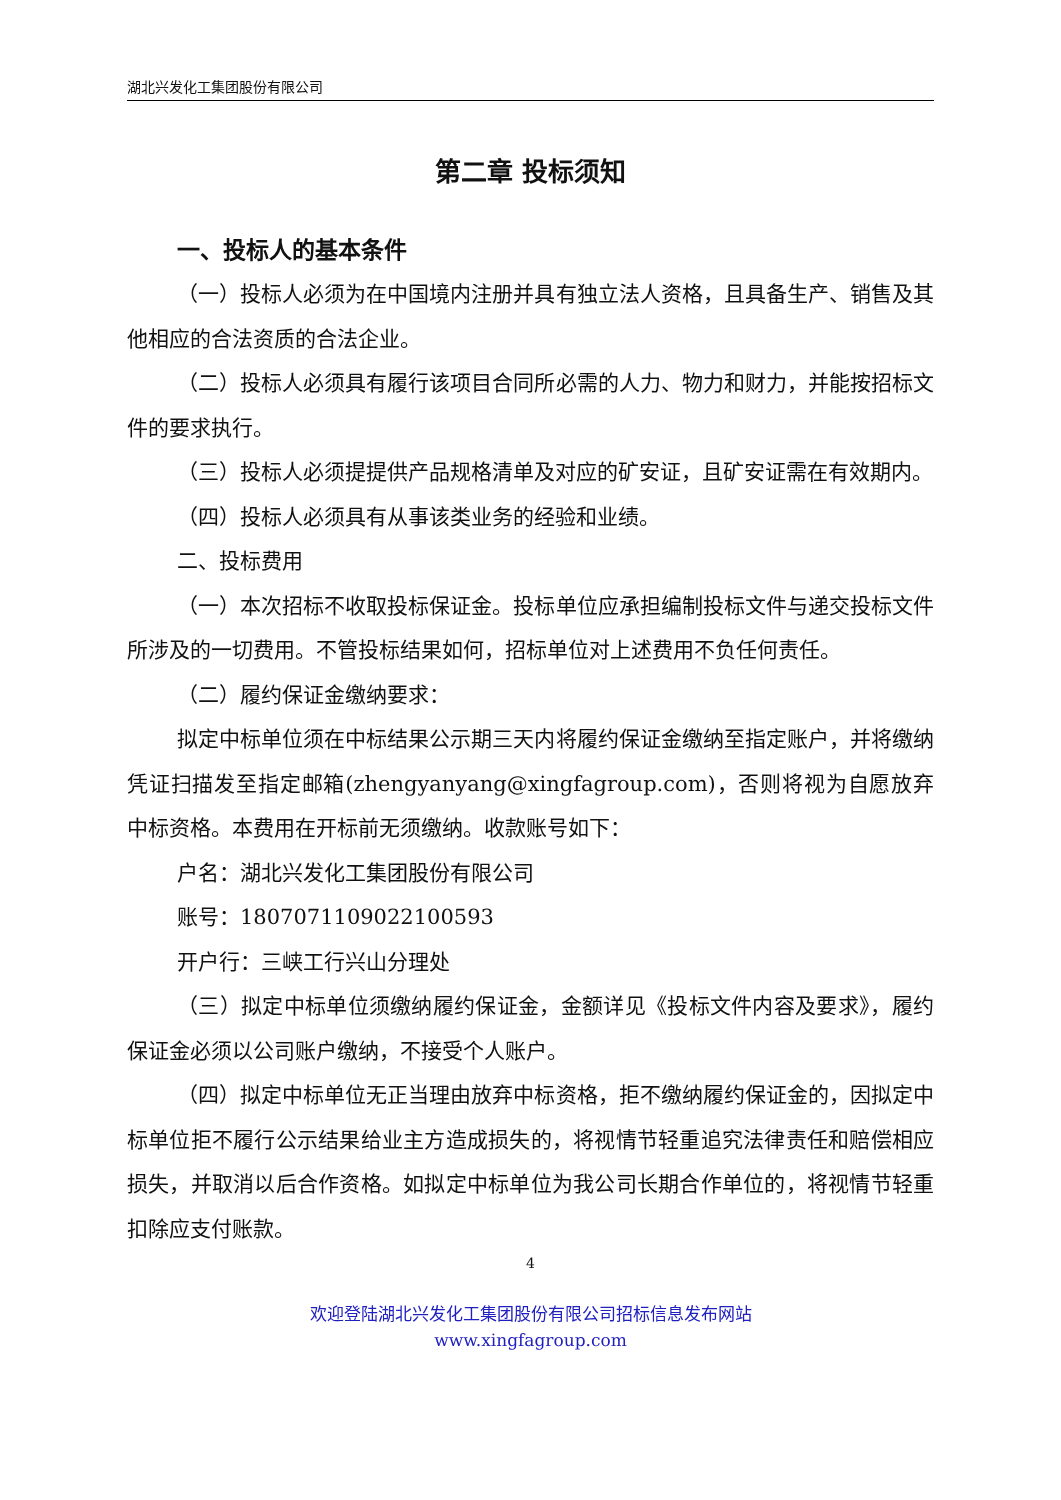湖北兴发化工集团股份有限公司
第二章 投标须知
一、投标人的基本条件
（一）投标人必须为在中国境内注册并具有独立法人资格，且具备生产、销售及其他相应的合法资质的合法企业。
（二）投标人必须具有履行该项目合同所必需的人力、物力和财力，并能按招标文件的要求执行。
（三）投标人必须提提供产品规格清单及对应的矿安证，且矿安证需在有效期内。
（四）投标人必须具有从事该类业务的经验和业绩。
二、投标费用
（一）本次招标不收取投标保证金。投标单位应承担编制投标文件与递交投标文件所涉及的一切费用。不管投标结果如何，招标单位对上述费用不负任何责任。
（二）履约保证金缴纳要求：
拟定中标单位须在中标结果公示期三天内将履约保证金缴纳至指定账户，并将缴纳凭证扫描发至指定邮箱(zhengyanyang@xingfagroup.com)，否则将视为自愿放弃中标资格。本费用在开标前无须缴纳。收款账号如下：
户名：湖北兴发化工集团股份有限公司
账号：1807071109022100593
开户行：三峡工行兴山分理处
（三）拟定中标单位须缴纳履约保证金，金额详见《投标文件内容及要求》，履约保证金必须以公司账户缴纳，不接受个人账户。
（四）拟定中标单位无正当理由放弃中标资格，拒不缴纳履约保证金的，因拟定中标单位拒不履行公示结果给业主方造成损失的，将视情节轻重追究法律责任和赔偿相应损失，并取消以后合作资格。如拟定中标单位为我公司长期合作单位的，将视情节轻重扣除应支付账款。
4
欢迎登陆湖北兴发化工集团股份有限公司招标信息发布网站
www.xingfagroup.com